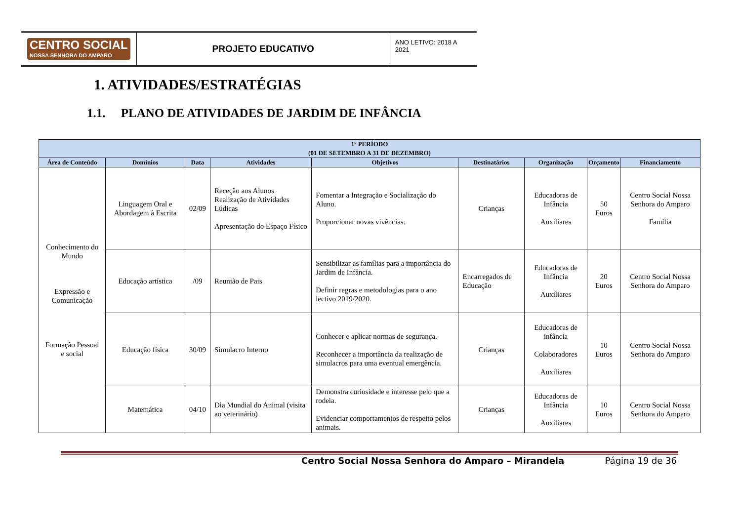CENTRO SOCIAL
NOSSA SENHORA DO AMPARO
PROJETO EDUCATIVO
ANO LETIVO: 2018 A 2021
1. ATIVIDADES/ESTRATÉGIAS
1.1. PLANO DE ATIVIDADES DE JARDIM DE INFÂNCIA
| 1º PERÍODO (01 DE SETEMBRO A 31 DE DEZEMBRO) | | | | | | | | |
| --- | --- | --- | --- | --- | --- | --- | --- | --- |
| Área de Conteúdo | Domínios | Data | Atividades | Objetivos | Destinatários | Organização | Orçamento | Financiamento |
| Conhecimento do Mundo Expressão e Comunicação Formação Pessoal e social | Linguagem Oral e Abordagem à Escrita | 02/09 | Receção aos Alunos Realização de Atividades Lúdicas Apresentação do Espaço Físico | Fomentar a Integração e Socialização do Aluno. Proporcionar novas vivências. | Crianças | Educadoras de Infância Auxiliares | 50 Euros | Centro Social Nossa Senhora do Amparo Família |
| | Educação artística | /09 | Reunião de Pais | Sensibilizar as famílias para a importância do Jardim de Infância. Definir regras e metodologias para o ano lectivo 2019/2020. | Encarregados de Educação | Educadoras de Infância Auxiliares | 20 Euros | Centro Social Nossa Senhora do Amparo |
| | Educação física | 30/09 | Simulacro Interno | Conhecer e aplicar normas de segurança. Reconhecer a importância da realização de simulacros para uma eventual emergência. | Crianças | Educadoras de infância Colaboradores Auxiliares | 10 Euros | Centro Social Nossa Senhora do Amparo |
| | Matemática | 04/10 | Dia Mundial do Animal (visita ao veterinário) | Demonstra curiosidade e interesse pelo que a rodeia. Evidenciar comportamentos de respeito pelos animais. | Crianças | Educadoras de Infância Auxiliares | 10 Euros | Centro Social Nossa Senhora do Amparo |
Centro Social Nossa Senhora do Amparo – Mirandela Página 19 de 36